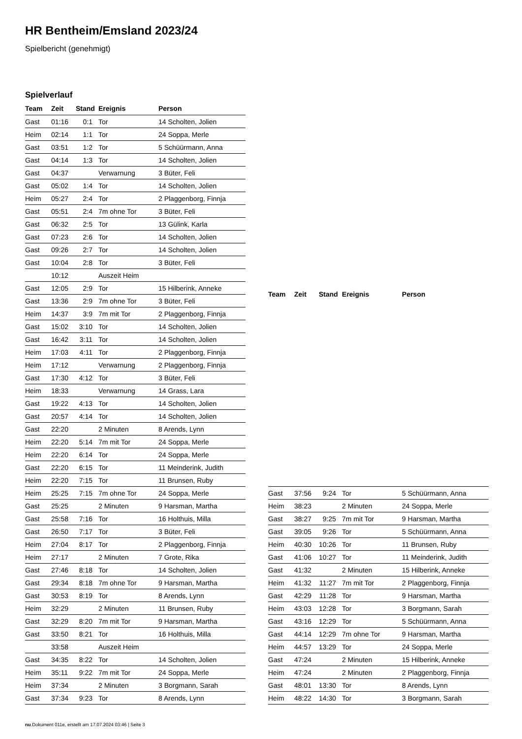HR Bentheim/Emsland 2023/24
Spielbericht (genehmigt)
Spielverlauf
| Team | Zeit | Stand | Ereignis | Person |
| --- | --- | --- | --- | --- |
| Gast | 01:16 | 0:1 | Tor | 14 Scholten, Jolien |
| Heim | 02:14 | 1:1 | Tor | 24 Soppa, Merle |
| Gast | 03:51 | 1:2 | Tor | 5 Schüürmann, Anna |
| Gast | 04:14 | 1:3 | Tor | 14 Scholten, Jolien |
| Gast | 04:37 | | Verwarnung | 3 Büter, Feli |
| Gast | 05:02 | 1:4 | Tor | 14 Scholten, Jolien |
| Heim | 05:27 | 2:4 | Tor | 2 Plaggenborg, Finnja |
| Gast | 05:51 | 2:4 | 7m ohne Tor | 3 Büter, Feli |
| Gast | 06:32 | 2:5 | Tor | 13 Gülink, Karla |
| Gast | 07:23 | 2:6 | Tor | 14 Scholten, Jolien |
| Gast | 09:26 | 2:7 | Tor | 14 Scholten, Jolien |
| Gast | 10:04 | 2:8 | Tor | 3 Büter, Feli |
| | 10:12 | | Auszeit Heim | |
| Gast | 12:05 | 2:9 | Tor | 15 Hilberink, Anneke |
| Gast | 13:36 | 2:9 | 7m ohne Tor | 3 Büter, Feli |
| Heim | 14:37 | 3:9 | 7m mit Tor | 2 Plaggenborg, Finnja |
| Gast | 15:02 | 3:10 | Tor | 14 Scholten, Jolien |
| Gast | 16:42 | 3:11 | Tor | 14 Scholten, Jolien |
| Heim | 17:03 | 4:11 | Tor | 2 Plaggenborg, Finnja |
| Heim | 17:12 | | Verwarnung | 2 Plaggenborg, Finnja |
| Gast | 17:30 | 4:12 | Tor | 3 Büter, Feli |
| Heim | 18:33 | | Verwarnung | 14 Grass, Lara |
| Gast | 19:22 | 4:13 | Tor | 14 Scholten, Jolien |
| Gast | 20:57 | 4:14 | Tor | 14 Scholten, Jolien |
| Gast | 22:20 | | 2 Minuten | 8 Arends, Lynn |
| Heim | 22:20 | 5:14 | 7m mit Tor | 24 Soppa, Merle |
| Heim | 22:20 | 6:14 | Tor | 24 Soppa, Merle |
| Gast | 22:20 | 6:15 | Tor | 11 Meinderink, Judith |
| Heim | 22:20 | 7:15 | Tor | 11 Brunsen, Ruby |
| Heim | 25:25 | 7:15 | 7m ohne Tor | 24 Soppa, Merle |
| Gast | 25:25 | | 2 Minuten | 9 Harsman, Martha |
| Gast | 25:58 | 7:16 | Tor | 16 Holthuis, Milla |
| Gast | 26:50 | 7:17 | Tor | 3 Büter, Feli |
| Heim | 27:04 | 8:17 | Tor | 2 Plaggenborg, Finnja |
| Heim | 27:17 | | 2 Minuten | 7 Grote, Rika |
| Gast | 27:46 | 8:18 | Tor | 14 Scholten, Jolien |
| Gast | 29:34 | 8:18 | 7m ohne Tor | 9 Harsman, Martha |
| Gast | 30:53 | 8:19 | Tor | 8 Arends, Lynn |
| Heim | 32:29 | | 2 Minuten | 11 Brunsen, Ruby |
| Gast | 32:29 | 8:20 | 7m mit Tor | 9 Harsman, Martha |
| Gast | 33:50 | 8:21 | Tor | 16 Holthuis, Milla |
| | 33:58 | | Auszeit Heim | |
| Gast | 34:35 | 8:22 | Tor | 14 Scholten, Jolien |
| Heim | 35:11 | 9:22 | 7m mit Tor | 24 Soppa, Merle |
| Heim | 37:34 | | 2 Minuten | 3 Borgmann, Sarah |
| Gast | 37:34 | 9:23 | Tor | 8 Arends, Lynn |
| Team | Zeit | Stand | Ereignis | Person |
| --- | --- | --- | --- | --- |
| Gast | 37:56 | 9:24 | Tor | 5 Schüürmann, Anna |
| Heim | 38:23 | | 2 Minuten | 24 Soppa, Merle |
| Gast | 38:27 | 9:25 | 7m mit Tor | 9 Harsman, Martha |
| Gast | 39:05 | 9:26 | Tor | 5 Schüürmann, Anna |
| Heim | 40:30 | 10:26 | Tor | 11 Brunsen, Ruby |
| Gast | 41:06 | 10:27 | Tor | 11 Meinderink, Judith |
| Gast | 41:32 | | 2 Minuten | 15 Hilberink, Anneke |
| Heim | 41:32 | 11:27 | 7m mit Tor | 2 Plaggenborg, Finnja |
| Gast | 42:29 | 11:28 | Tor | 9 Harsman, Martha |
| Heim | 43:03 | 12:28 | Tor | 3 Borgmann, Sarah |
| Gast | 43:16 | 12:29 | Tor | 5 Schüürmann, Anna |
| Gast | 44:14 | 12:29 | 7m ohne Tor | 9 Harsman, Martha |
| Heim | 44:57 | 13:29 | Tor | 24 Soppa, Merle |
| Gast | 47:24 | | 2 Minuten | 15 Hilberink, Anneke |
| Heim | 47:24 | | 2 Minuten | 2 Plaggenborg, Finnja |
| Gast | 48:01 | 13:30 | Tor | 8 Arends, Lynn |
| Heim | 48:22 | 14:30 | Tor | 3 Borgmann, Sarah |
nu.Dokument 011e, erstellt am 17.07.2024 03:46 | Seite 3